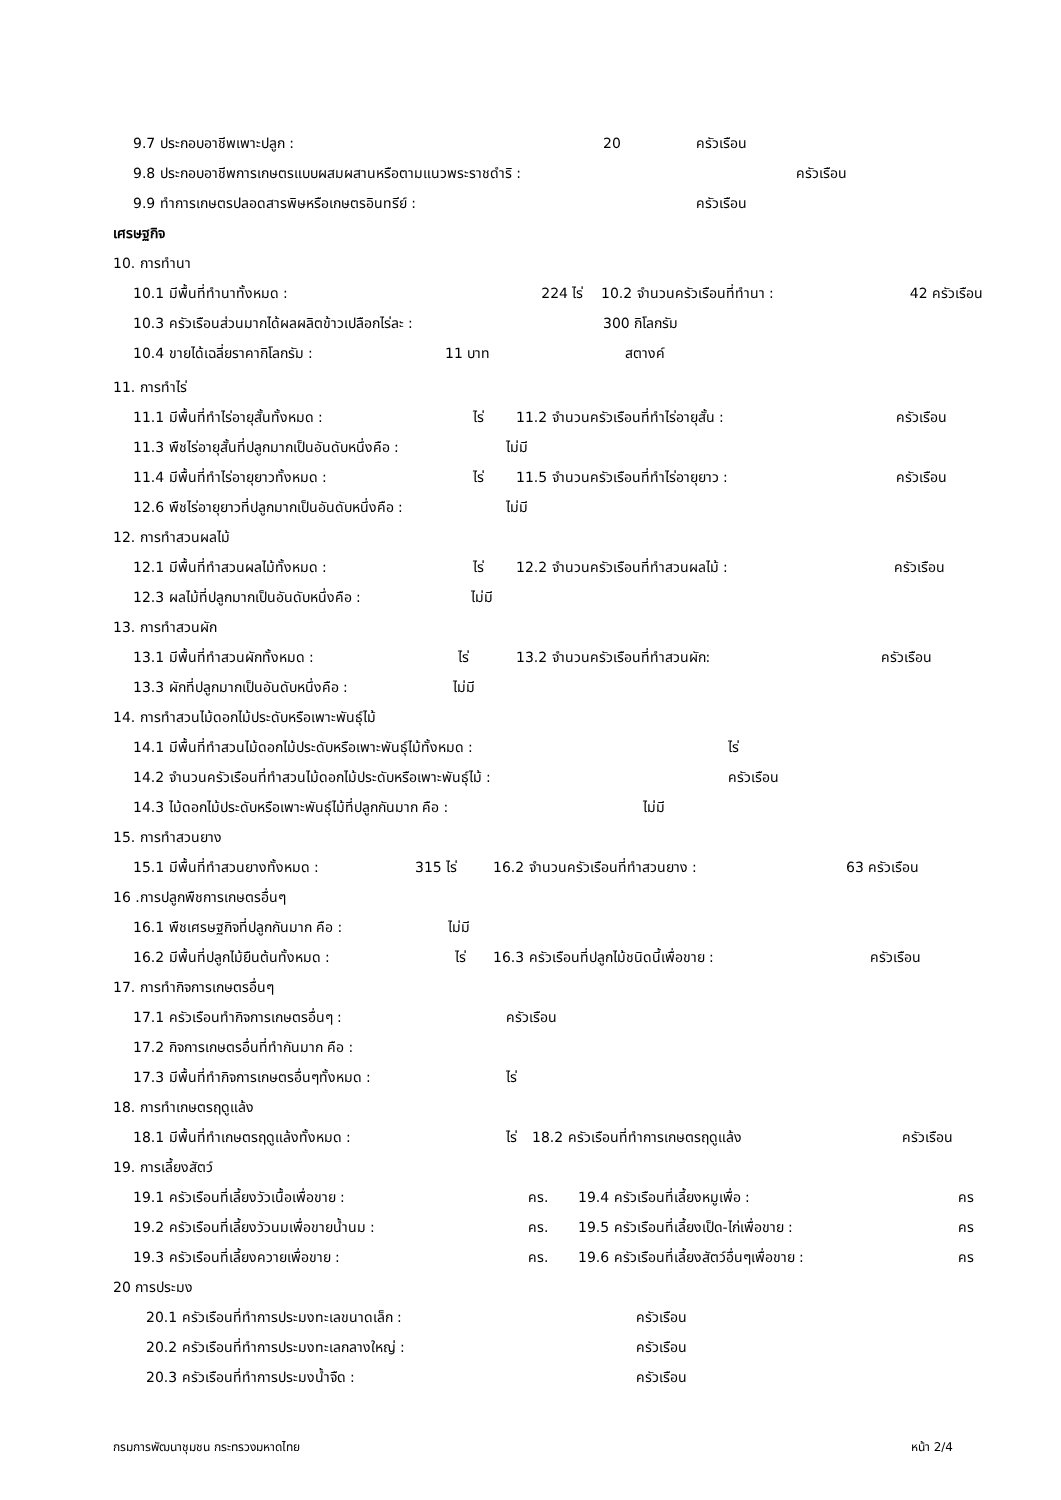9.7 ประกอบอาชีพเพาะปลูก : 20 ครัวเรือน
9.8 ประกอบอาชีพการเกษตรแบบผสมผสานหรือตามแนวพระราชดำริ : ครัวเรือน
9.9 ทำการเกษตรปลอดสารพิษหรือเกษตรอินทรีย์ : ครัวเรือน
เศรษฐกิจ
10. การทำนา
10.1 มีพื้นที่ทำนาทั้งหมด : 224 ไร่ 10.2 จำนวนครัวเรือนที่ทำนา : 42 ครัวเรือน
10.3 ครัวเรือนส่วนมากได้ผลผลิตข้าวเปลือกไร่ละ : 300 กิโลกรัม
10.4 ขายได้เฉลี่ยราคากิโลกรัม : 11 บาท สตางค์
11. การทำไร่
11.1 มีพื้นที่ทำไร่อายุสั้นทั้งหมด : ไร่ 11.2 จำนวนครัวเรือนที่ทำไร่อายุสั้น : ครัวเรือน
11.3 พืชไร่อายุสั้นที่ปลูกมากเป็นอันดับหนึ่งคือ : ไม่มี
11.4 มีพื้นที่ทำไร่อายุยาวทั้งหมด : ไร่ 11.5 จำนวนครัวเรือนที่ทำไร่อายุยาว : ครัวเรือน
12.6 พืชไร่อายุยาวที่ปลูกมากเป็นอันดับหนึ่งคือ : ไม่มี
12. การทำสวนผลไม้
12.1 มีพื้นที่ทำสวนผลไม้ทั้งหมด : ไร่ 12.2 จำนวนครัวเรือนที่ทำสวนผลไม้ : ครัวเรือน
12.3 ผลไม้ที่ปลูกมากเป็นอันดับหนึ่งคือ : ไม่มี
13. การทำสวนผัก
13.1 มีพื้นที่ทำสวนผักทั้งหมด : ไร่ 13.2 จำนวนครัวเรือนที่ทำสวนผัก: ครัวเรือน
13.3 ผักที่ปลูกมากเป็นอันดับหนึ่งคือ : ไม่มี
14. การทำสวนไม้ดอกไม้ประดับหรือเพาะพันธุ์ไม้
14.1 มีพื้นที่ทำสวนไม้ดอกไม้ประดับหรือเพาะพันธุ์ไม้ทั้งหมด : ไร่
14.2 จำนวนครัวเรือนที่ทำสวนไม้ดอกไม้ประดับหรือเพาะพันธุ์ไม้ : ครัวเรือน
14.3 ไม้ดอกไม้ประดับหรือเพาะพันธุ์ไม้ที่ปลูกกันมาก คือ : ไม่มี
15. การทำสวนยาง
15.1 มีพื้นที่ทำสวนยางทั้งหมด : 315 ไร่ 16.2 จำนวนครัวเรือนที่ทำสวนยาง : 63 ครัวเรือน
16 .การปลูกพืชการเกษตรอื่นๆ
16.1 พืชเศรษฐกิจที่ปลูกกันมาก คือ : ไม่มี
16.2 มีพื้นที่ปลูกไม้ยืนต้นทั้งหมด : ไร่ 16.3 ครัวเรือนที่ปลูกไม้ชนิดนี้เพื่อขาย : ครัวเรือน
17. การทำกิจการเกษตรอื่นๆ
17.1 ครัวเรือนทำกิจการเกษตรอื่นๆ : ครัวเรือน
17.2 กิจการเกษตรอื่นที่ทำกันมาก คือ :
17.3 มีพื้นที่ทำกิจการเกษตรอื่นๆทั้งหมด : ไร่
18. การทำเกษตรฤดูแล้ง
18.1 มีพื้นที่ทำเกษตรฤดูแล้งทั้งหมด : ไร่ 18.2 ครัวเรือนที่ทำการเกษตรฤดูแล้ง ครัวเรือน
19. การเลี้ยงสัตว์
19.1 ครัวเรือนที่เลี้ยงวัวเนื้อเพื่อขาย : คร. 19.4 ครัวเรือนที่เลี้ยงหมูเพื่อ : คร
19.2 ครัวเรือนที่เลี้ยงวัวนมเพื่อขายน้ำนม : คร. 19.5 ครัวเรือนที่เลี้ยงเป็ด-ไก่เพื่อขาย : คร
19.3 ครัวเรือนที่เลี้ยงควายเพื่อขาย : คร. 19.6 ครัวเรือนที่เลี้ยงสัตว์อื่นๆเพื่อขาย : คร
20 การประมง
20.1 ครัวเรือนที่ทำการประมงทะเลขนาดเล็ก : ครัวเรือน
20.2 ครัวเรือนที่ทำการประมงทะเลกลางใหญ่ : ครัวเรือน
20.3 ครัวเรือนที่ทำการประมงน้ำจืด : ครัวเรือน
กรมการพัฒนาชุมชน กระทรวงมหาดไทย หน้า 2/4